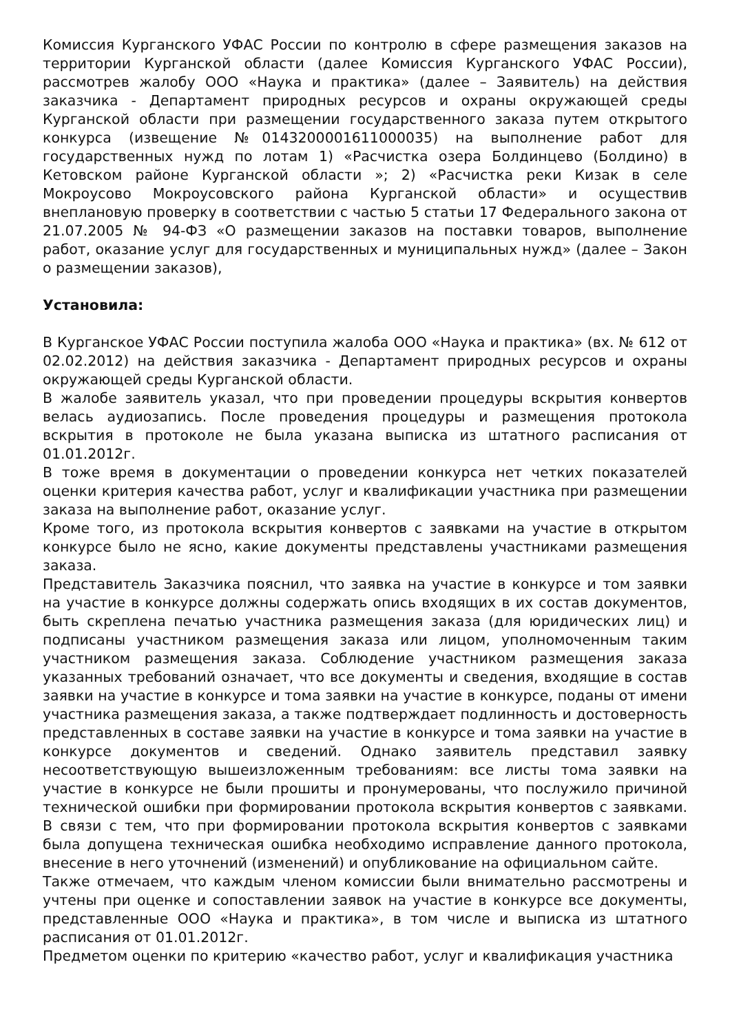Комиссия Курганского УФАС России по контролю в сфере размещения заказов на территории Курганской области (далее Комиссия Курганского УФАС России), рассмотрев жалобу ООО «Наука и практика» (далее – Заявитель) на действия заказчика - Департамент природных ресурсов и охраны окружающей среды Курганской области при размещении государственного заказа путем открытого конкурса (извещение №0143200001611000035) на выполнение работ для государственных нужд по лотам 1) «Расчистка озера Болдинцево (Болдино) в Кетовском районе Курганской области »; 2) «Расчистка реки Кизак в селе Мокроусово Мокроусовского района Курганской области» и осуществив внеплановую проверку в соответствии с частью 5 статьи 17 Федерального закона от 21.07.2005 № 94-ФЗ «О размещении заказов на поставки товаров, выполнение работ, оказание услуг для государственных и муниципальных нужд» (далее – Закон о размещении заказов),
Установила:
В Курганское УФАС России поступила жалоба ООО «Наука и практика» (вх. № 612 от 02.02.2012) на действия заказчика - Департамент природных ресурсов и охраны окружающей среды Курганской области.
В жалобе заявитель указал, что при проведении процедуры вскрытия конвертов велась аудиозапись. После проведения процедуры и размещения протокола вскрытия в протоколе не была указана выписка из штатного расписания от 01.01.2012г.
В тоже время в документации о проведении конкурса нет четких показателей оценки критерия качества работ, услуг и квалификации участника при размещении заказа на выполнение работ, оказание услуг.
Кроме того, из протокола вскрытия конвертов с заявками на участие в открытом конкурсе было не ясно, какие документы представлены участниками размещения заказа.
Представитель Заказчика пояснил, что заявка на участие в конкурсе и том заявки на участие в конкурсе должны содержать опись входящих в их состав документов, быть скреплена печатью участника размещения заказа (для юридических лиц) и подписаны участником размещения заказа или лицом, уполномоченным таким участником размещения заказа. Соблюдение участником размещения заказа указанных требований означает, что все документы и сведения, входящие в состав заявки на участие в конкурсе и тома заявки на участие в конкурсе, поданы от имени участника размещения заказа, а также подтверждает подлинность и достоверность представленных в составе заявки на участие в конкурсе и тома заявки на участие в конкурсе документов и сведений. Однако заявитель представил заявку несоответствующую вышеизложенным требованиям: все листы тома заявки на участие в конкурсе не были прошиты и пронумерованы, что послужило причиной технической ошибки при формировании протокола вскрытия конвертов с заявками. В связи с тем, что при формировании протокола вскрытия конвертов с заявками была допущена техническая ошибка необходимо исправление данного протокола, внесение в него уточнений (изменений) и опубликование на официальном сайте.
Также отмечаем, что каждым членом комиссии были внимательно рассмотрены и учтены при оценке и сопоставлении заявок на участие в конкурсе все документы, представленные ООО «Наука и практика», в том числе и выписка из штатного расписания от 01.01.2012г.
Предметом оценки по критерию «качество работ, услуг и квалификация участника